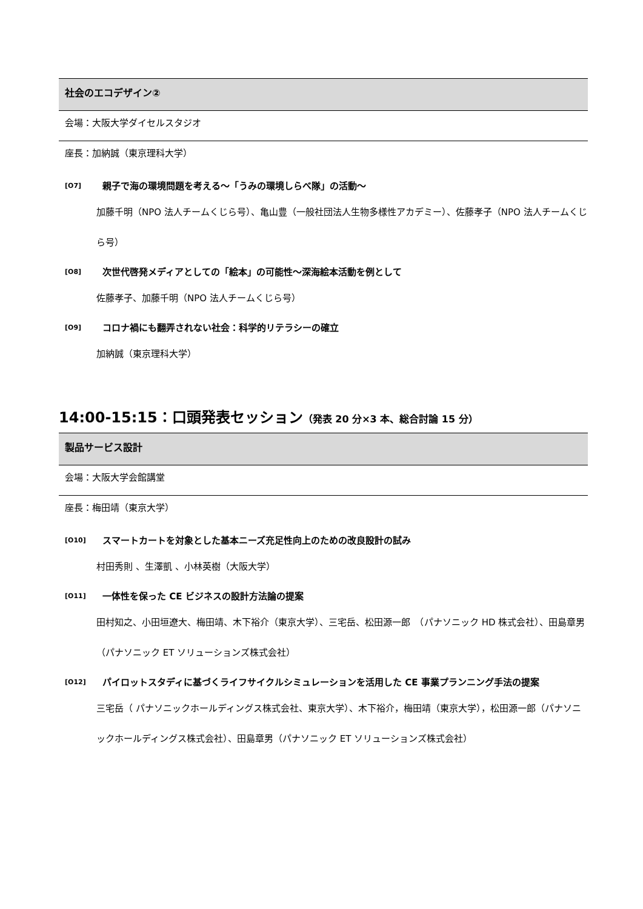社会のエコデザイン②
会場：大阪大学ダイセルスタジオ
座長：加納誠（東京理科大学）
[O7]
親子で海の環境問題を考える～「うみの環境しらべ隊」の活動～
加藤千明（NPO 法人チームくじら号）、亀山豊（一般社団法人生物多様性アカデミー）、佐藤孝子（NPO 法人チームくじら号）
[O8]
次世代啓発メディアとしての「絵本」の可能性～深海絵本活動を例として
佐藤孝子、加藤千明（NPO 法人チームくじら号）
[O9]
コロナ禍にも翻弄されない社会：科学的リテラシーの確立
加納誠（東京理科大学）
14:00-15:15：口頭発表セッション（発表 20 分×3 本、総合討論 15 分）
製品サービス設計
会場：大阪大学会館講堂
座長：梅田靖（東京大学）
[O10]
スマートカートを対象とした基本ニーズ充足性向上のための改良設計の試み
村田秀則 、生澤凱 、小林英樹（大阪大学）
[O11]
一体性を保った CE ビジネスの設計方法論の提案
田村知之、小田垣遼大、梅田靖、木下裕介（東京大学）、三宅岳、松田源一郎　（パナソニック HD 株式会社）、田島章男　（パナソニック ET ソリューションズ株式会社）
[O12]
パイロットスタディに基づくライフサイクルシミュレーションを活用した CE 事業プランニング手法の提案
三宅岳（ パナソニックホールディングス株式会社、東京大学）、木下裕介，梅田靖（東京大学），松田源一郎（パナソニックホールディングス株式会社）、田島章男（パナソニック ET ソリューションズ株式会社）